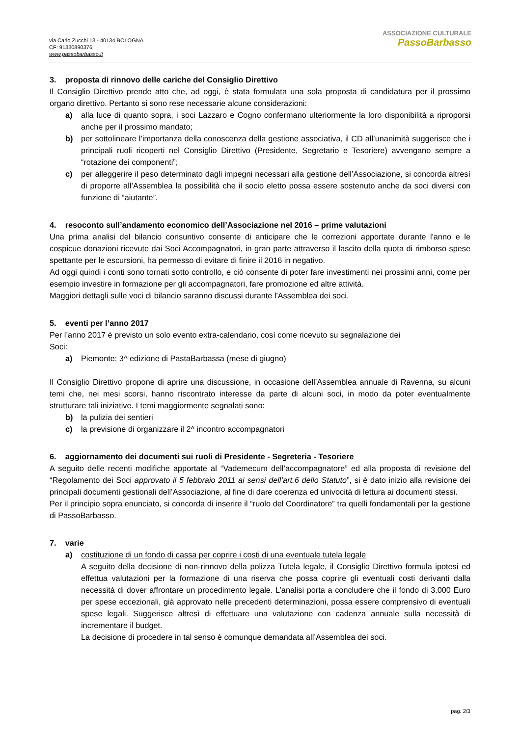via Carlo Zucchi 13 - 40134 BOLOGNA
CF: 91330890376
www.passobarbasso.it
ASSOCIAZIONE CULTURALE
PassoBarbasso
3. proposta di rinnovo delle cariche del Consiglio Direttivo
Il Consiglio Direttivo prende atto che, ad oggi, è stata formulata una sola proposta di candidatura per il prossimo organo direttivo. Pertanto si sono rese necessarie alcune considerazioni:
a) alla luce di quanto sopra, i soci Lazzaro e Cogno confermano ulteriormente la loro disponibilità a riproporsi anche per il prossimo mandato;
b) per sottolineare l’importanza della conoscenza della gestione associativa, il CD all’unanimità suggerisce che i principali ruoli ricoperti nel Consiglio Direttivo (Presidente, Segretario e Tesoriere) avvengano sempre a “rotazione dei componenti”;
c) per alleggerire il peso determinato dagli impegni necessari alla gestione dell’Associazione, si concorda altresì di proporre all’Assemblea la possibilità che il socio eletto possa essere sostenuto anche da soci diversi con funzione di “aiutante”.
4. resoconto sull’andamento economico dell’Associazione nel 2016 – prime valutazioni
Una prima analisi del bilancio consuntivo consente di anticipare che le correzioni apportate durante l'anno e le cospicue donazioni ricevute dai Soci Accompagnatori, in gran parte attraverso il lascito della quota di rimborso spese spettante per le escursioni, ha permesso di evitare di finire il 2016 in negativo.
Ad oggi quindi i conti sono tornati sotto controllo, e ciò consente di poter fare investimenti nei prossimi anni, come per esempio investire in formazione per gli accompagnatori, fare promozione ed altre attività.
Maggiori dettagli sulle voci di bilancio saranno discussi durante l'Assemblea dei soci.
5. eventi per l’anno 2017
Per l’anno 2017 è previsto un solo evento extra-calendario, così come ricevuto su segnalazione dei
Soci:
a) Piemonte: 3^ edizione di PastaBarbassa (mese di giugno)
Il Consiglio Direttivo propone di aprire una discussione, in occasione dell’Assemblea annuale di Ravenna, su alcuni temi che, nei mesi scorsi, hanno riscontrato interesse da parte di alcuni soci, in modo da poter eventualmente strutturare tali iniziative. I temi maggiormente segnalati sono:
b) la pulizia dei sentieri
c) la previsione di organizzare il 2^ incontro accompagnatori
6. aggiornamento dei documenti sui ruoli di Presidente - Segreteria - Tesoriere
A seguito delle recenti modifiche apportate al “Vademecum dell’accompagnatore” ed alla proposta di revisione del “Regolamento dei Soci approvato il 5 febbraio 2011 ai sensi dell’art.6 dello Statuto”, si è dato inizio alla revisione dei principali documenti gestionali dell’Associazione, al fine di dare coerenza ed univocità di lettura ai documenti stessi.
Per il principio sopra enunciato, si concorda di inserire il “ruolo del Coordinatore” tra quelli fondamentali per la gestione di PassoBarbasso.
7. varie
a) costituzione di un fondo di cassa per coprire i costi di una eventuale tutela legale
A seguito della decisione di non-rinnovo della polizza Tutela legale, il Consiglio Direttivo formula ipotesi ed effettua valutazioni per la formazione di una riserva che possa coprire gli eventuali costi derivanti dalla necessità di dover affrontare un procedimento legale. L’analisi porta a concludere che il fondo di 3.000 Euro per spese eccezionali, già approvato nelle precedenti determinazioni, possa essere comprensivo di eventuali spese legali. Suggerisce altresì di effettuare una valutazione con cadenza annuale sulla necessità di incrementare il budget.
La decisione di procedere in tal senso è comunque demandata all’Assemblea dei soci.
pag. 2/3